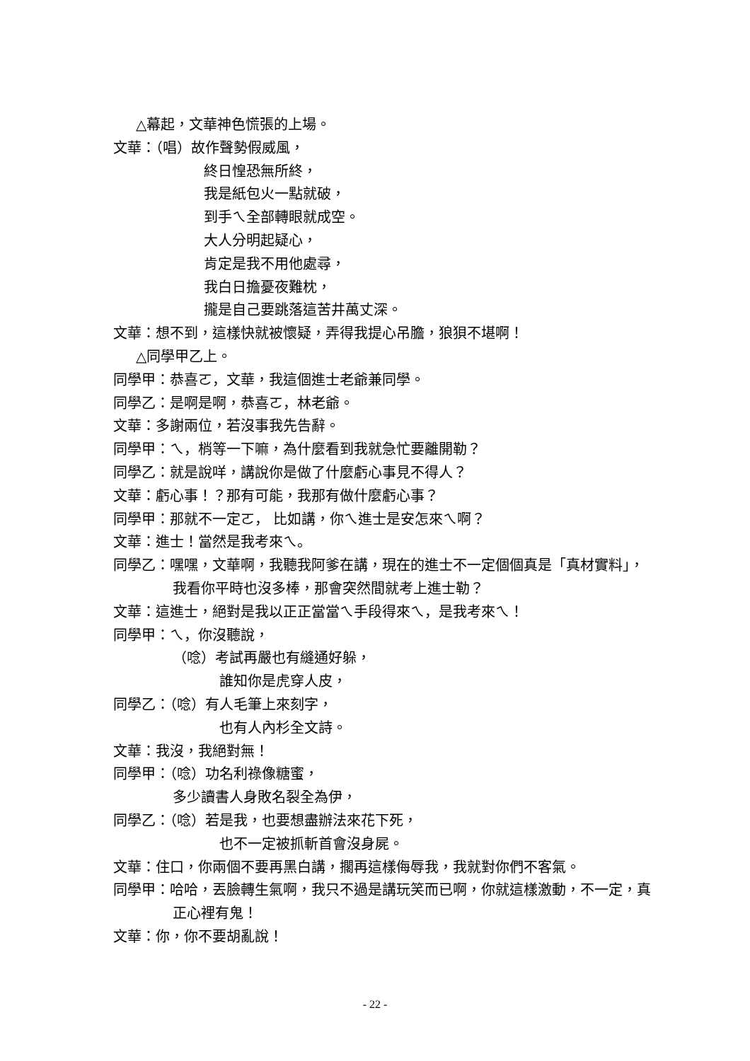△幕起，文華神色慌張的上場。
文華：（唱）故作聲勢假威風，
終日惶恐無所終，
我是紙包火一點就破，
到手ㄟ全部轉眼就成空。
大人分明起疑心，
肯定是我不用他處尋，
我白日擔憂夜難枕，
攏是自己要跳落這苦井萬丈深。
文華：想不到，這樣快就被懷疑，弄得我提心吊膽，狼狽不堪啊！
△同學甲乙上。
同學甲：恭喜ㄛ，文華，我這個進士老爺兼同學。
同學乙：是啊是啊，恭喜ㄛ，林老爺。
文華：多謝兩位，若沒事我先告辭。
同學甲：ㄟ，梢等一下嘛，為什麼看到我就急忙要離開勒？
同學乙：就是說咩，講說你是做了什麼虧心事見不得人？
文華：虧心事！？那有可能，我那有做什麼虧心事？
同學甲：那就不一定ㄛ， 比如講，你ㄟ進士是安怎來ㄟ啊？
文華：進士！當然是我考來ㄟ。
同學乙：嘿嘿，文華啊，我聽我阿爹在講，現在的進士不一定個個真是「真材實料」，我看你平時也沒多棒，那會突然間就考上進士勒？
文華：這進士，絕對是我以正正當當ㄟ手段得來ㄟ，是我考來ㄟ！
同學甲：ㄟ，你沒聽說，
（唸）考試再嚴也有縫通好躲，
誰知你是虎穿人皮，
同學乙：（唸）有人毛筆上來刻字，
也有人內杉全文詩。
文華：我沒，我絕對無！
同學甲：（唸）功名利祿像糖蜜，
多少讀書人身敗名裂全為伊，
同學乙：（唸）若是我，也要想盡辦法來花下死，
也不一定被抓斬首會沒身屍。
文華：住口，你兩個不要再黑白講，擱再這樣侮辱我，我就對你們不客氣。
同學甲：哈哈，丟臉轉生氣啊，我只不過是講玩笑而已啊，你就這樣激動，不一定，真正心裡有鬼！
文華：你，你不要胡亂說！
- 22 -